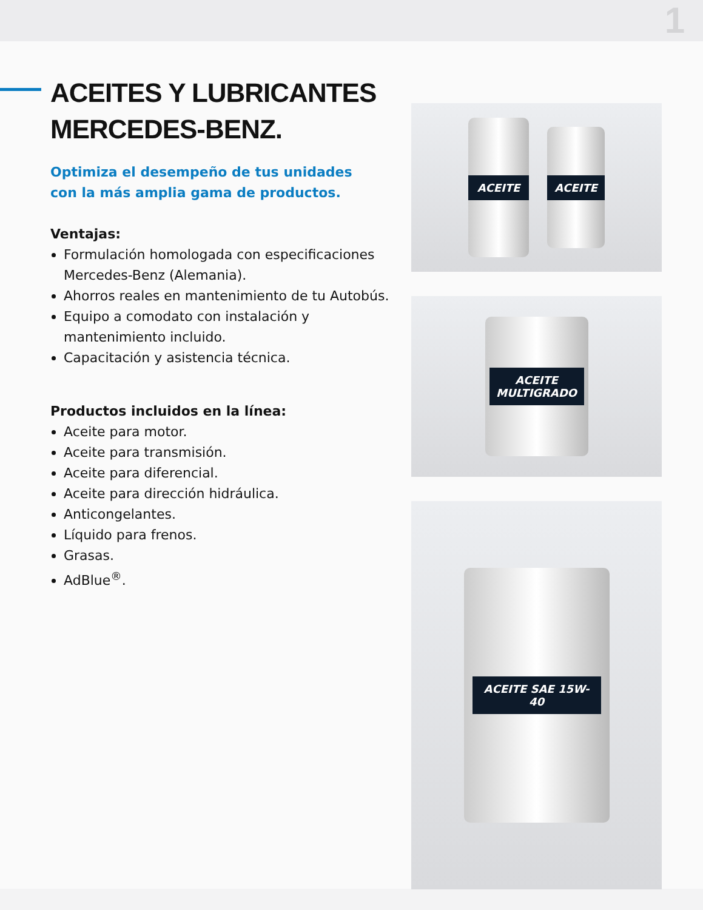1
ACEITES Y LUBRICANTES
MERCEDES-BENZ.
Optimiza el desempeño de tus unidades
con la más amplia gama de productos.
Ventajas:
Formulación homologada con especificaciones Mercedes-Benz (Alemania).
Ahorros reales en mantenimiento de tu Autobús.
Equipo a comodato con instalación y mantenimiento incluido.
Capacitación y asistencia técnica.
Productos incluidos en la línea:
Aceite para motor.
Aceite para transmisión.
Aceite para diferencial.
Aceite para dirección hidráulica.
Anticongelantes.
Líquido para frenos.
Grasas.
AdBlue<sup>®</sup>.
ACEITE
ACEITE
ACEITE MULTIGRADO
ACEITE SAE 15W-40